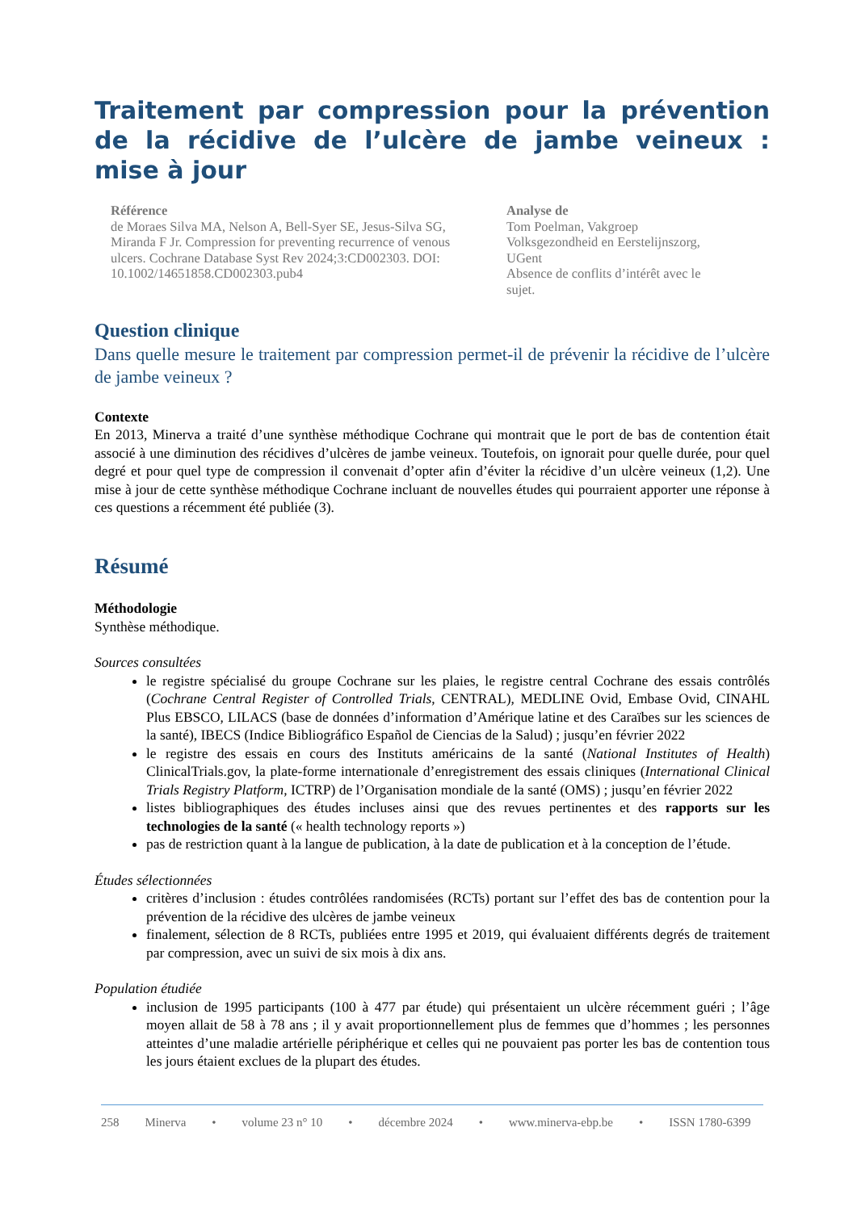Traitement par compression pour la prévention de la récidive de l’ulcère de jambe veineux : mise à jour
Référence
de Moraes Silva MA, Nelson A, Bell-Syer SE, Jesus-Silva SG, Miranda F Jr. Compression for preventing recurrence of venous ulcers. Cochrane Database Syst Rev 2024;3:CD002303. DOI: 10.1002/14651858.CD002303.pub4
Analyse de
Tom Poelman, Vakgroep Volksgezondheid en Eerstelijnszorg, UGent
Absence de conflits d’intérêt avec le sujet.
Question clinique
Dans quelle mesure le traitement par compression permet-il de prévenir la récidive de l’ulcère de jambe veineux ?
Contexte
En 2013, Minerva a traité d’une synthèse méthodique Cochrane qui montrait que le port de bas de contention était associé à une diminution des récidives d’ulcères de jambe veineux. Toutefois, on ignorait pour quelle durée, pour quel degré et pour quel type de compression il convenait d’opter afin d’éviter la récidive d’un ulcère veineux (1,2). Une mise à jour de cette synthèse méthodique Cochrane incluant de nouvelles études qui pourraient apporter une réponse à ces questions a récemment été publiée (3).
Résumé
Méthodologie
Synthèse méthodique.
Sources consultées
le registre spécialisé du groupe Cochrane sur les plaies, le registre central Cochrane des essais contrôlés (Cochrane Central Register of Controlled Trials, CENTRAL), MEDLINE Ovid, Embase Ovid, CINAHL Plus EBSCO, LILACS (base de données d’information d’Amérique latine et des Caraïbes sur les sciences de la santé), IBECS (Indice Bibliográfico Español de Ciencias de la Salud) ; jusqu’en février 2022
le registre des essais en cours des Instituts américains de la santé (National Institutes of Health) ClinicalTrials.gov, la plate-forme internationale d’enregistrement des essais cliniques (International Clinical Trials Registry Platform, ICTRP) de l’Organisation mondiale de la santé (OMS) ; jusqu’en février 2022
listes bibliographiques des études incluses ainsi que des revues pertinentes et des rapports sur les technologies de la santé (« health technology reports »)
pas de restriction quant à la langue de publication, à la date de publication et à la conception de l’étude.
Études sélectionnées
critères d’inclusion : études contrôlées randomisées (RCTs) portant sur l’effet des bas de contention pour la prévention de la récidive des ulcères de jambe veineux
finalement, sélection de 8 RCTs, publiées entre 1995 et 2019, qui évaluaient différents degrés de traitement par compression, avec un suivi de six mois à dix ans.
Population étudiée
inclusion de 1995 participants (100 à 477 par étude) qui présentaient un ulcère récemment guéri ; l’âge moyen allait de 58 à 78 ans ; il y avait proportionnellement plus de femmes que d’hommes ; les personnes atteintes d’une maladie artérielle périphérique et celles qui ne pouvaient pas porter les bas de contention tous les jours étaient exclues de la plupart des études.
258 Minerva • volume 23 n° 10 • décembre 2024 • www.minerva-ebp.be • ISSN 1780-6399